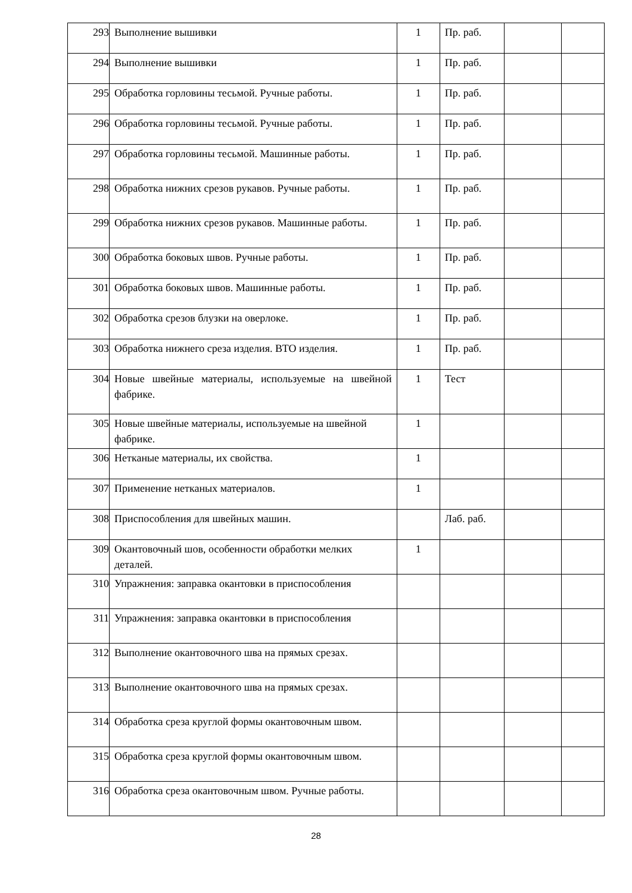| 293 | Выполнение вышивки | 1 | Пр. раб. | | |
| 294 | Выполнение вышивки | 1 | Пр. раб. | | |
| 295 | Обработка горловины тесьмой. Ручные работы. | 1 | Пр. раб. | | |
| 296 | Обработка горловины тесьмой. Ручные работы. | 1 | Пр. раб. | | |
| 297 | Обработка горловины тесьмой. Машинные работы. | 1 | Пр. раб. | | |
| 298 | Обработка нижних срезов рукавов. Ручные работы. | 1 | Пр. раб. | | |
| 299 | Обработка нижних срезов рукавов. Машинные работы. | 1 | Пр. раб. | | |
| 300 | Обработка боковых швов. Ручные работы. | 1 | Пр. раб. | | |
| 301 | Обработка боковых швов. Машинные работы. | 1 | Пр. раб. | | |
| 302 | Обработка срезов блузки на оверлоке. | 1 | Пр. раб. | | |
| 303 | Обработка нижнего среза изделия. ВТО изделия. | 1 | Пр. раб. | | |
| 304 | Новые швейные материалы, используемые на швейной фабрике. | 1 | Тест | | |
| 305 | Новые швейные материалы, используемые на швейной фабрике. | 1 | | | |
| 306 | Нетканые материалы, их свойства. | 1 | | | |
| 307 | Применение нетканых материалов. | 1 | | | |
| 308 | Приспособления для швейных машин. | | Лаб. раб. | | |
| 309 | Окантовочный шов, особенности обработки мелких деталей. | 1 | | | |
| 310 | Упражнения: заправка окантовки в приспособления | | | | |
| 311 | Упражнения: заправка окантовки в приспособления | | | | |
| 312 | Выполнение окантовочного шва на прямых срезах. | | | | |
| 313 | Выполнение окантовочного шва на прямых срезах. | | | | |
| 314 | Обработка среза круглой формы окантовочным швом. | | | | |
| 315 | Обработка среза круглой формы окантовочным швом. | | | | |
| 316 | Обработка среза окантовочным швом. Ручные работы. | | | | |
28